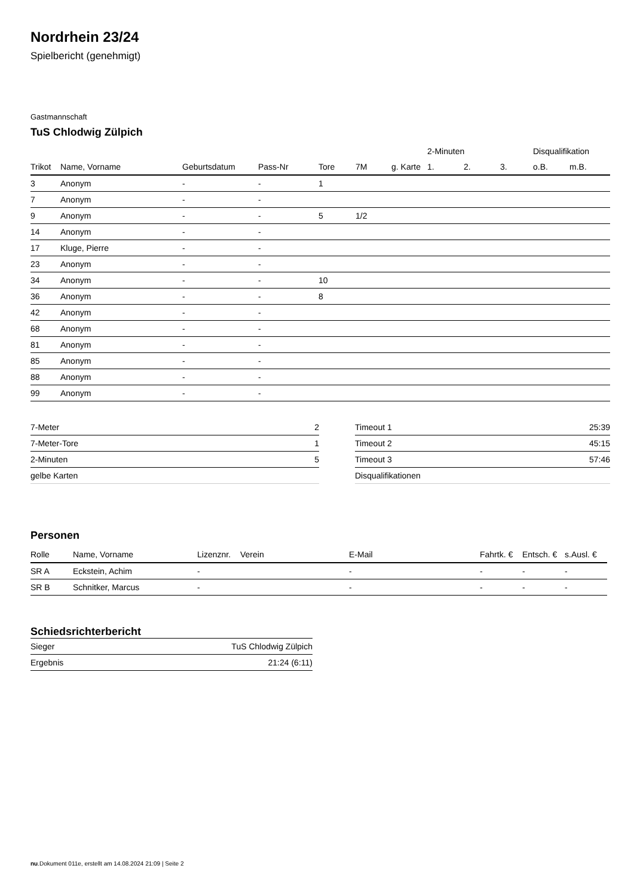Nordrhein 23/24
Spielbericht (genehmigt)
Gastmannschaft
TuS Chlodwig Zülpich
| | | | | | | | 2-Minuten | | | Disqualifikation | |
| --- | --- | --- | --- | --- | --- | --- | --- | --- | --- | --- | --- |
| Trikot | Name, Vorname | Geburtsdatum | Pass-Nr | Tore | 7M | g. Karte | 1. | 2. | 3. | o.B. | m.B. |
| 3 | Anonym | - | - | 1 | | | | | | | |
| 7 | Anonym | - | - | | | | | | | | |
| 9 | Anonym | - | - | 5 | 1/2 | | | | | | |
| 14 | Anonym | - | - | | | | | | | | |
| 17 | Kluge, Pierre | - | - | | | | | | | | |
| 23 | Anonym | - | - | | | | | | | | |
| 34 | Anonym | - | - | 10 | | | | | | | |
| 36 | Anonym | - | - | 8 | | | | | | | |
| 42 | Anonym | - | - | | | | | | | | |
| 68 | Anonym | - | - | | | | | | | | |
| 81 | Anonym | - | - | | | | | | | | |
| 85 | Anonym | - | - | | | | | | | | |
| 88 | Anonym | - | - | | | | | | | | |
| 99 | Anonym | - | - | | | | | | | | |
| 7-Meter | 2 |
| 7-Meter-Tore | 1 |
| 2-Minuten | 5 |
| gelbe Karten | |
| Timeout 1 | 25:39 |
| Timeout 2 | 45:15 |
| Timeout 3 | 57:46 |
| Disqualifikationen | |
Personen
| Rolle | Name, Vorname | Lizenznr. | Verein | E-Mail | Fahrtk. € | Entsch. € | s.Ausl. € |
| --- | --- | --- | --- | --- | --- | --- | --- |
| SR A | Eckstein, Achim | - | | - | - | - | - |
| SR B | Schnitker, Marcus | - | | - | - | - | - |
Schiedsrichterbericht
| Sieger | TuS Chlodwig Zülpich |
| Ergebnis | 21:24 (6:11) |
nu.Dokument 011e, erstellt am 14.08.2024 21:09 | Seite 2